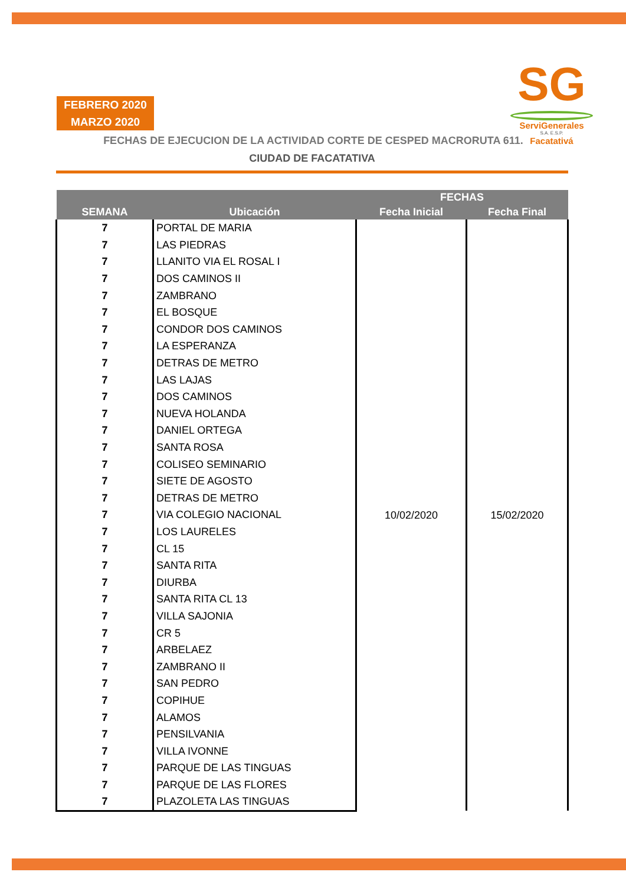FEBRERO 2020
MARZO 2020
SG
ServiGenerales
S.A. E.S.P.
Facatativá
FECHAS DE EJECUCION DE LA ACTIVIDAD CORTE DE CESPED MACRORUTA 611.
CIUDAD DE FACATATIVA
| SEMANA | Ubicación | FECHAS | |
| --- | --- | --- | --- |
| | | Fecha Inicial | Fecha Final |
| 7 | PORTAL DE MARIA | 10/02/2020 | 15/02/2020 |
| 7 | LAS PIEDRAS | | |
| 7 | LLANITO VIA EL ROSAL I | | |
| 7 | DOS CAMINOS II | | |
| 7 | ZAMBRANO | | |
| 7 | EL BOSQUE | | |
| 7 | CONDOR DOS CAMINOS | | |
| 7 | LA ESPERANZA | | |
| 7 | DETRAS DE METRO | | |
| 7 | LAS LAJAS | | |
| 7 | DOS CAMINOS | | |
| 7 | NUEVA HOLANDA | | |
| 7 | DANIEL ORTEGA | | |
| 7 | SANTA ROSA | | |
| 7 | COLISEO SEMINARIO | | |
| 7 | SIETE DE AGOSTO | | |
| 7 | DETRAS DE METRO | | |
| 7 | VIA COLEGIO NACIONAL | | |
| 7 | LOS LAURELES | | |
| 7 | CL 15 | | |
| 7 | SANTA RITA | | |
| 7 | DIURBA | | |
| 7 | SANTA RITA CL 13 | | |
| 7 | VILLA SAJONIA | | |
| 7 | CR 5 | | |
| 7 | ARBELAEZ | | |
| 7 | ZAMBRANO II | | |
| 7 | SAN PEDRO | | |
| 7 | COPIHUE | | |
| 7 | ALAMOS | | |
| 7 | PENSILVANIA | | |
| 7 | VILLA IVONNE | | |
| 7 | PARQUE DE LAS TINGUAS | | |
| 7 | PARQUE DE LAS FLORES | | |
| 7 | PLAZOLETA LAS TINGUAS | | |